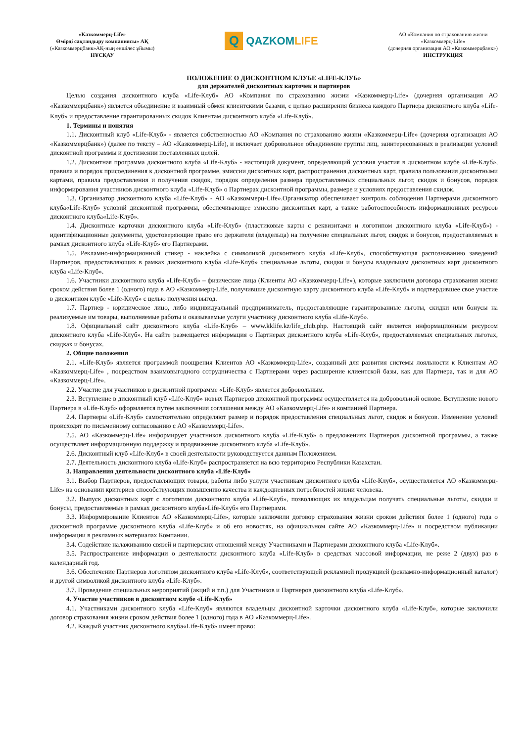«Казкоммерц-Life»
Өмірді сақтандыру компаниясы» АҚ
(«Казкоммерцбанк»АҚ-ның еншілес ұйымы)
НҰСҚАУ
Q
QAZKOMLIFE
АО «Компания по страхованию жизни
«Казкоммерц-Life»
(дочерняя организация АО «Казкоммерцбанк»)
ИНСТРУКЦИЯ
ПОЛОЖЕНИЕ О ДИСКОНТНОМ КЛУБЕ «LIFE-КЛУБ»
для держателей дисконтных карточек и партнеров
Целью создания дисконтного клуба «Life-Клуб» АО «Компания по страхованию жизни «Казкоммерц-Life» (дочерняя организация АО «Казкоммерцбанк») является объединение и взаимный обмен клиентскими базами, с целью расширения бизнеса каждого Партнера дисконтного клуба «Life-Клуб» и предоставление гарантированных скидок Клиентам дисконтного клуба «Life-Клуб».
1. Термины и понятия
1.1. Дисконтный клуб «Life-Клуб» - является собственностью АО «Компания по страхованию жизни «Казкоммерц-Life» (дочерняя организация АО «Казкоммерцбанк») (далее по тексту – АО «Казкоммерц-Life), и включает добровольное объединение группы лиц, заинтересованных в реализации условий дисконтной программы и достижении поставленных целей.
1.2. Дисконтная программа дисконтного клуба «Life-Клуб» - настоящий документ, определяющий условия участия в дисконтном клубе «Life-Клуб», правила и порядок присоединения к дисконтной программе, эмиссии дисконтных карт, распространения дисконтных карт, правила пользования дисконтными картами, правила предоставления и получения скидок, порядок определения размера предоставляемых специальных льгот, скидок и бонусов, порядок информирования участников дисконтного клуба «Life-Клуб» о Партнерах дисконтной программы, размере и условиях предоставления скидок.
1.3. Организатор дисконтного клуба «Life-Клуб» - АО «Казкоммерц-Life».Организатор обеспечивает контроль соблюдения Партнерами дисконтного клуба«Life-Клуб» условий дисконтной программы, обеспечивающее эмиссию дисконтных карт, а также работоспособность информационных ресурсов дисконтного клуба«Life-Клуб».
1.4. Дисконтные карточки дисконтного клуба «Life-Клуб» (пластиковые карты с реквизитами и логотипом дисконтного клуба «Life-Клуб») - идентификационные документы, удостоверяющие право его держателя (владельца) на получение специальных льгот, скидок и бонусов, предоставляемых в рамках дисконтного клуба «Life-Клуб» его Партнерами.
1.5. Рекламно-информационный стикер - наклейка с символикой дисконтного клуба «Life-Клуб», способствующая распознаванию заведений Партнеров, предоставляющих в рамках дисконтного клуба «Life-Клуб» специальные льготы, скидки и бонусы владельцам дисконтных карт дисконтного клуба «Life-Клуб».
1.6. Участники дисконтного клуба «Life-Клуб» – физические лица (Клиенты АО «Казкоммерц-Life»), которые заключили договора страхования жизни сроком действия более 1 (одного) года в АО «Казкоммерц-Life, получившие дисконтную карту дисконтного клуба «Life-Клуб» и подтвердившее свое участие в дисконтном клубе «Life-Клуб» с целью получения выгод.
1.7. Партнер - юридическое лицо, либо индивидуальный предприниматель, предоставляющие гарантированные льготы, скидки или бонусы на реализуемые им товары, выполняемые работы и оказываемые услуги участнику дисконтного клуба «Life-Клуб».
1.8. Официальный сайт дисконтного клуба «Life-Клуб» – www.kklife.kz/life_club.php. Настоящий сайт является информационным ресурсом дисконтного клуба «Life-Клуб». На сайте размещается информация о Партнерах дисконтного клуба «Life-Клуб», предоставляемых специальных льготах, скидках и бонусах.
2. Общие положения
2.1. «Life-Клуб» является программой поощрения Клиентов АО «Казкоммерц-Life», созданный для развития системы лояльности к Клиентам АО «Казкоммерц-Life» , посредством взаимовыгодного сотрудничества с Партнерами через расширение клиентской базы, как для Партнера, так и для АО «Казкоммерц-Life».
2.2. Участие для участников в дисконтной программе «Life-Клуб» является добровольным.
2.3. Вступление в дисконтный клуб «Life-Клуб» новых Партнеров дисконтной программы осуществляется на добровольной основе. Вступление нового Партнера в «Life-Клуб» оформляется путем заключения соглашения между АО «Казкоммерц-Life» и компанией Партнера.
2.4. Партнеры «Life-Клуб» самостоятельно определяют размер и порядок предоставления специальных льгот, скидок и бонусов. Изменение условий происходят по письменному согласованию с АО «Казкоммерц-Life».
2.5. АО «Казкоммерц-Life» информирует участников дисконтного клуба «Life-Клуб» о предложениях Партнеров дисконтной программы, а также осуществляет информационную поддержку и продвижение дисконтного клуба «Life-Клуб».
2.6. Дисконтный клуб «Life-Клуб» в своей деятельности руководствуется данным Положением.
2.7. Деятельность дисконтного клуба «Life-Клуб» распространяется на всю территорию Республики Казахстан.
3. Направления деятельности дисконтного клуба «Life-Клуб»
3.1. Выбор Партнеров, предоставляющих товары, работы либо услуги участникам дисконтного клуба «Life-Клуб», осуществляется АО «Казкоммерц-Life» на основании критериев способствующих повышению качества и каждодневных потребностей жизни человека.
3.2. Выпуск дисконтных карт с логотипом дисконтного клуба «Life-Клуб», позволяющих их владельцам получать специальные льготы, скидки и бонусы, предоставляемые в рамках дисконтного клуба«Life-Клуб» его Партнерами.
3.3. Информирование Клиентов АО «Казкоммерц-Life», которые заключили договор страхования жизни сроком действия более 1 (одного) года о дисконтной программе дисконтного клуба «Life-Клуб» и об его новостях, на официальном сайте АО «Казкоммерц-Life» и посредством публикации информации в рекламных материалах Компании.
3.4. Содействие налаживанию связей и партнерских отношений между Участниками и Партнерами дисконтного клуба «Life-Клуб».
3.5. Распространение информации о деятельности дисконтного клуба «Life-Клуб» в средствах массовой информации, не реже 2 (двух) раз в календарный год.
3.6. Обеспечение Партнеров логотипом дисконтного клуба «Life-Клуб», соответствующей рекламной продукцией (рекламно-информационный каталог) и другой символикой дисконтного клуба «Life-Клуб».
3.7. Проведение специальных мероприятий (акций и т.п.) для Участников и Партнеров дисконтного клуба «Life-Клуб».
4. Участие участников в дисконтном клубе «Life-Клуб»
4.1. Участниками дисконтного клуба «Life-Клуб» являются владельцы дисконтной карточки дисконтного клуба «Life-Клуб», которые заключили договор страхования жизни сроком действия более 1 (одного) года в АО «Казкоммерц-Life».
4.2. Каждый участник дисконтного клуба«Life-Клуб» имеет право: